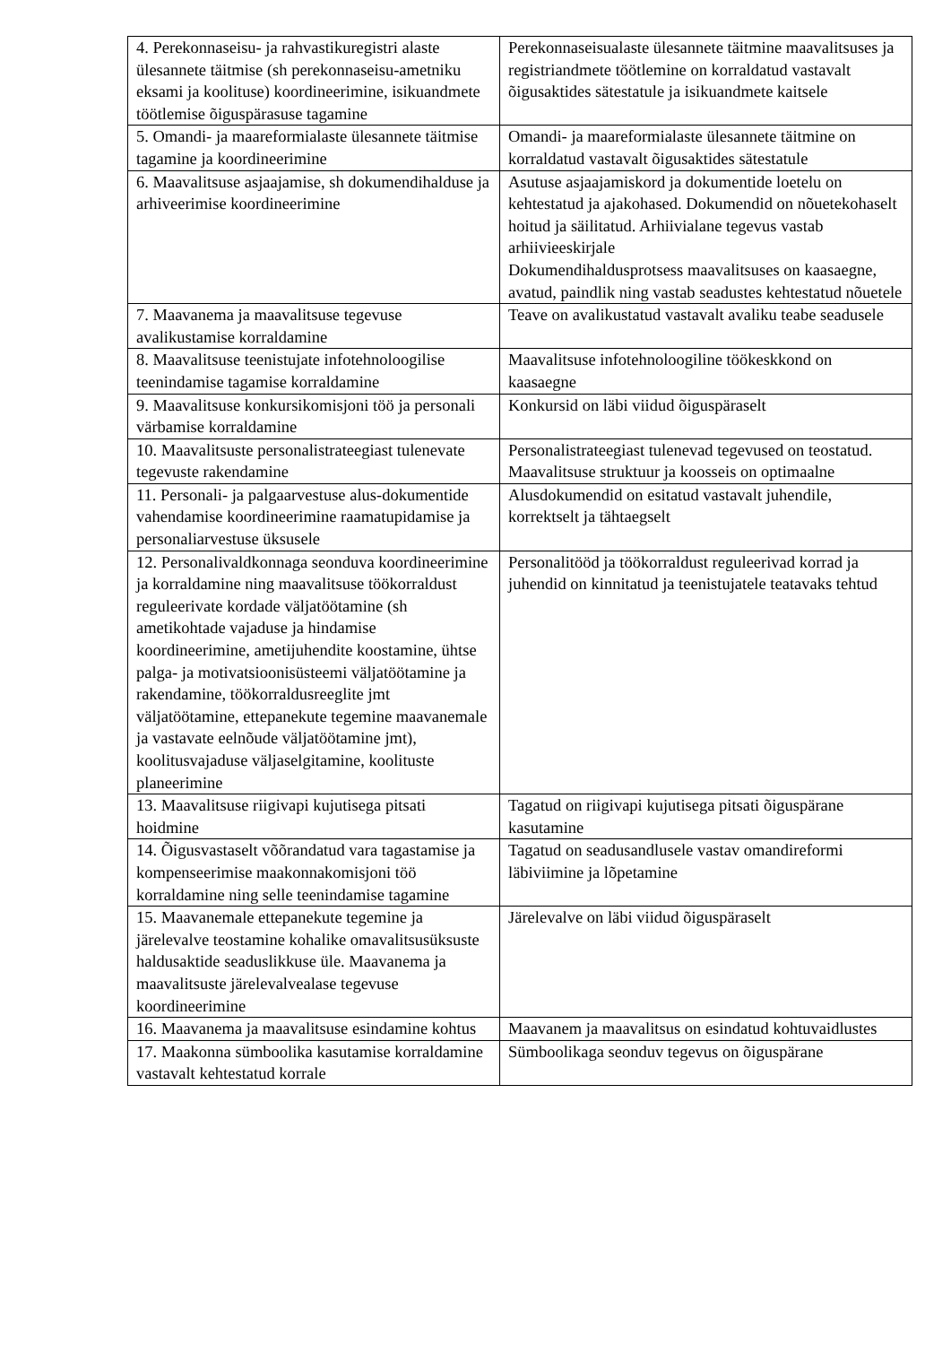| 4. Perekonnaseisu- ja rahvastikuregistri alaste ülesannete täitmise (sh perekonnaseisu-ametniku eksami ja koolituse) koordineerimine, isikuandmete töötlemise õiguspärasuse tagamine | Perekonnaseisualaste ülesannete täitmine maavalitsuses ja registriandmete töötlemine on korraldatud vastavalt õigusaktides sätestatule ja isikuandmete kaitsele |
| 5. Omandi- ja maareformialaste ülesannete täitmise tagamine ja koordineerimine | Omandi- ja maareformialaste ülesannete täitmine on korraldatud vastavalt õigusaktides sätestatule |
| 6. Maavalitsuse asjaajamise, sh dokumendihalduse ja arhiveerimise koordineerimine | Asutuse asjaajamiskord ja dokumentide loetelu on kehtestatud ja ajakohased. Dokumendid on nõuetekohaselt hoitud ja säilitatud. Arhiivialane tegevus vastab arhiivieeskirjale Dokumendihaldusprotsess maavalitsuses on kaasaegne, avatud, paindlik ning vastab seadustes kehtestatud nõuetele |
| 7. Maavanema ja maavalitsuse tegevuse avalikustamise korraldamine | Teave on avalikustatud vastavalt avaliku teabe seadusele |
| 8. Maavalitsuse teenistujate infotehnoloogilise teenindamise tagamise korraldamine | Maavalitsuse infotehnoloogiline töökeskkond on kaasaegne |
| 9. Maavalitsuse konkursikomisjoni töö ja personali värbamise korraldamine | Konkursid on läbi viidud õiguspäraselt |
| 10. Maavalitsuste personalistrateegiast tulenevate tegevuste rakendamine | Personalistrateegiast tulenevad tegevused on teostatud. Maavalitsuse struktuur ja koosseis on optimaalne |
| 11. Personali- ja palgaarvestuse alus-dokumentide vahendamise koordineerimine raamatupidamise ja personaliarvestuse üksusele | Alusdokumendid on esitatud vastavalt juhendile, korrektselt ja tähtaegselt |
| 12. Personalivaldkonnaga seonduva koordineerimine ja korraldamine ning maavalitsuse töökorraldust reguleerivate kordade väljatöötamine (sh ametikohtade vajaduse ja hindamise koordineerimine, ametijuhendite koostamine, ühtse palga- ja motivatsioonisüsteemi väljatöötamine ja rakendamine, töökorraldusreeglite jmt väljatöötamine, ettepanekute tegemine maavanemale ja vastavate eelnõude väljatöötamine jmt), koolitusvajaduse väljaselgitamine, koolituste planeerimine | Personalitööd ja töökorraldust reguleerivad korrad ja juhendid on kinnitatud ja teenistujatele teatavaks tehtud |
| 13. Maavalitsuse riigivapi kujutisega pitsati hoidmine | Tagatud on riigivapi kujutisega pitsati õiguspärane kasutamine |
| 14. Õigusvastaselt võõrandatud vara tagastamise ja kompenseerimise maakonnakomisjoni töö korraldamine ning selle teenindamise tagamine | Tagatud on seadusandlusele vastav omandireformi läbiviimine ja lõpetamine |
| 15. Maavanemale ettepanekute tegemine ja järelevalve teostamine kohalike omavalitsusüksuste haldusaktide seaduslikkuse üle. Maavanema ja maavalitsuste järelevalvealase tegevuse koordineerimine | Järelevalve on läbi viidud õiguspäraselt |
| 16. Maavanema ja maavalitsuse esindamine kohtus | Maavanem ja maavalitsus on esindatud kohtuvaidlustes |
| 17. Maakonna sümboolika kasutamise korraldamine vastavalt kehtestatud korrale | Sümboolikaga seonduv tegevus on õiguspärane |